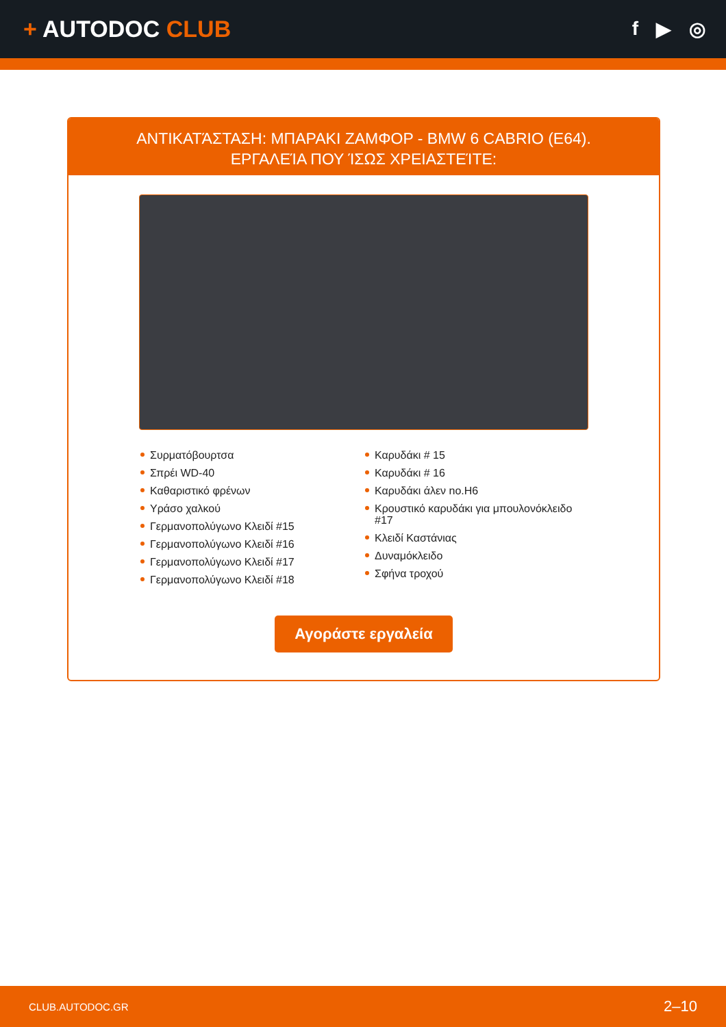+ AUTODOC CLUB
f ▶ ◎
ΑΝΤΙΚΑΤΆΣΤΑΣΗ: ΜΠΑΡΑΚΙ ΖΑΜΦΟΡ - BMW 6 CABRIO (E64). ΕΡΓΑΛΕΊΑ ΠΟΥ ΊΣΩΣ ΧΡΕΙΑΣΤΕΊΤΕ:
Συρματόβουρτσα
Σπρέι WD-40
Καθαριστικό φρένων
Υράσο χαλκού
Γερμανοπολύγωνο Κλειδί #15
Γερμανοπολύγωνο Κλειδί #16
Γερμανοπολύγωνο Κλειδί #17
Γερμανοπολύγωνο Κλειδί #18
Καρυδάκι # 15
Καρυδάκι # 16
Καρυδάκι άλεν no.H6
Κρουστικό καρυδάκι για μπουλονόκλειδο #17
Κλειδί Καστάνιας
Δυναμόκλειδο
Σφήνα τροχού
Αγοράστε εργαλεία
CLUB.AUTODOC.GR 2–10